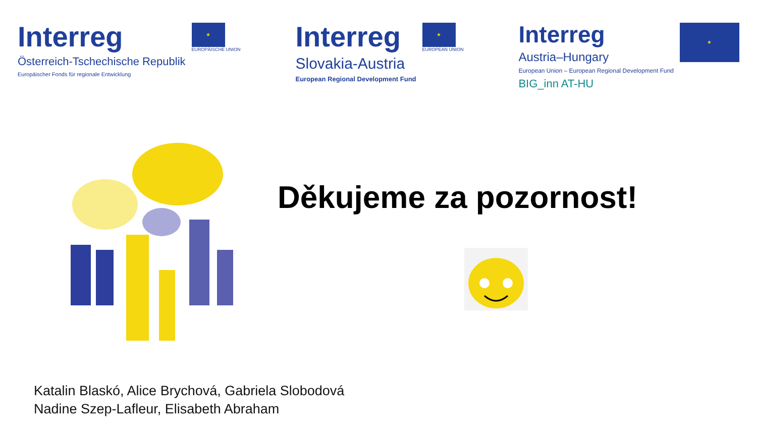Interreg
Österreich-Tschechische Republik
Europäischer Fonds für regionale Entwicklung
★
EUROPÄISCHE UNION
Interreg
Slovakia-Austria
European Regional Development Fund
★
EUROPEAN UNION
Interreg
Austria–Hungary
European Union – European Regional Development Fund
BIG_inn AT-HU
★
Děkujeme za pozornost!
Katalin Blaskó, Alice Brychová, Gabriela Slobodová
Nadine Szep-Lafleur, Elisabeth Abraham